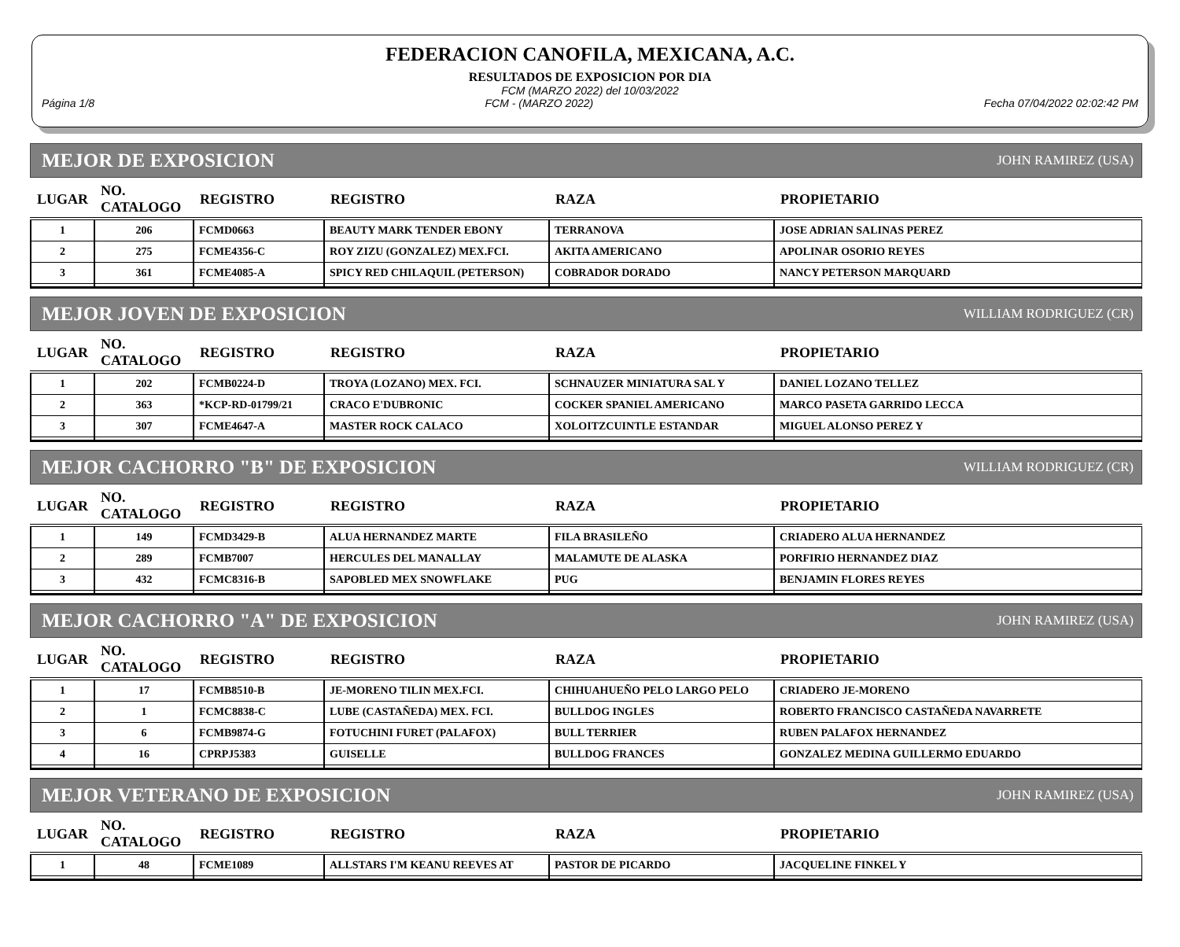FEDERACION CANOFILA, MEXICANA, A.C.
RESULTADOS DE EXPOSICION POR DIA
FCM (MARZO 2022) del 10/03/2022
Página 1/8 FCM - (MARZO 2022) Fecha 07/04/2022 02:02:42 PM
MEJOR DE EXPOSICION JOHN RAMIREZ (USA)
| LUGAR | NO. CATALOGO | REGISTRO | REGISTRO | RAZA | PROPIETARIO |
| --- | --- | --- | --- | --- | --- |
| 1 | 206 | FCMD0663 | BEAUTY MARK TENDER EBONY | TERRANOVA | JOSE ADRIAN SALINAS PEREZ |
| 2 | 275 | FCME4356-C | ROY ZIZU (GONZALEZ) MEX.FCI. | AKITA AMERICANO | APOLINAR OSORIO REYES |
| 3 | 361 | FCME4085-A | SPICY RED CHILAQUIL (PETERSON) | COBRADOR DORADO | NANCY PETERSON MARQUARD |
MEJOR JOVEN DE EXPOSICION WILLIAM RODRIGUEZ (CR)
| LUGAR | NO. CATALOGO | REGISTRO | REGISTRO | RAZA | PROPIETARIO |
| --- | --- | --- | --- | --- | --- |
| 1 | 202 | FCMB0224-D | TROYA (LOZANO) MEX. FCI. | SCHNAUZER MINIATURA SAL Y | DANIEL LOZANO TELLEZ |
| 2 | 363 | *KCP-RD-01799/21 | CRACO E'DUBRONIC | COCKER SPANIEL AMERICANO | MARCO PASETA GARRIDO LECCA |
| 3 | 307 | FCME4647-A | MASTER ROCK CALACO | XOLOITZCUINTLE ESTANDAR | MIGUEL ALONSO PEREZ Y |
MEJOR CACHORRO "B" DE EXPOSICION WILLIAM RODRIGUEZ (CR)
| LUGAR | NO. CATALOGO | REGISTRO | REGISTRO | RAZA | PROPIETARIO |
| --- | --- | --- | --- | --- | --- |
| 1 | 149 | FCMD3429-B | ALUA HERNANDEZ MARTE | FILA BRASILEÑO | CRIADERO ALUA HERNANDEZ |
| 2 | 289 | FCMB7007 | HERCULES DEL MANALLAY | MALAMUTE DE ALASKA | PORFIRIO HERNANDEZ DIAZ |
| 3 | 432 | FCMC8316-B | SAPOBLED MEX SNOWFLAKE | PUG | BENJAMIN FLORES REYES |
MEJOR CACHORRO "A" DE EXPOSICION JOHN RAMIREZ (USA)
| LUGAR | NO. CATALOGO | REGISTRO | REGISTRO | RAZA | PROPIETARIO |
| --- | --- | --- | --- | --- | --- |
| 1 | 17 | FCMB8510-B | JE-MORENO TILIN MEX.FCI. | CHIHUAHUEÑO PELO LARGO PELO | CRIADERO JE-MORENO |
| 2 | 1 | FCMC8838-C | LUBE (CASTAÑEDA) MEX. FCI. | BULLDOG INGLES | ROBERTO FRANCISCO CASTAÑEDA NAVARRETE |
| 3 | 6 | FCMB9874-G | FOTUCHINI FURET (PALAFOX) | BULL TERRIER | RUBEN PALAFOX HERNANDEZ |
| 4 | 16 | CPRPJ5383 | GUISELLE | BULLDOG FRANCES | GONZALEZ MEDINA GUILLERMO EDUARDO |
MEJOR VETERANO DE EXPOSICION JOHN RAMIREZ (USA)
| LUGAR | NO. CATALOGO | REGISTRO | REGISTRO | RAZA | PROPIETARIO |
| --- | --- | --- | --- | --- | --- |
| 1 | 48 | FCME1089 | ALLSTARS I'M KEANU REEVES AT | PASTOR DE PICARDO | JACQUELINE FINKEL Y |